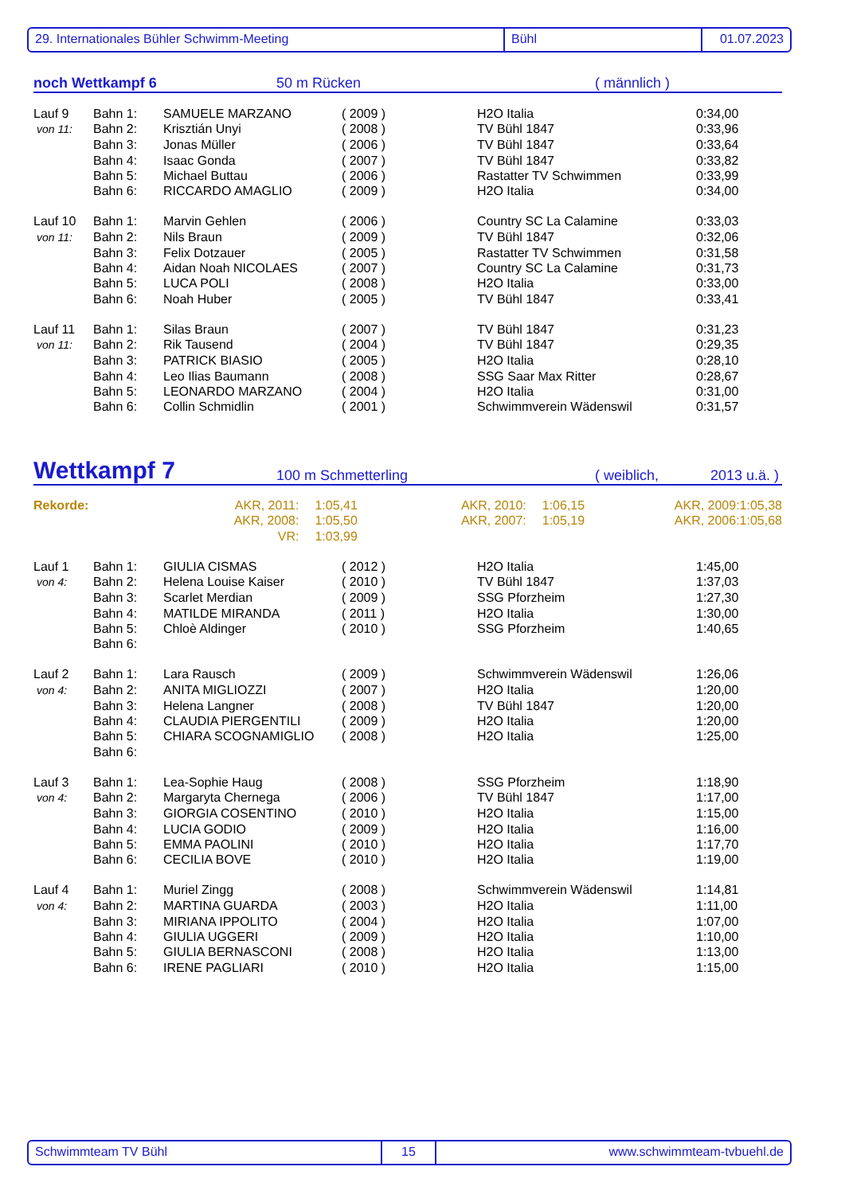29. Internationales Bühler Schwimm-Meeting Bühl 01.07.2023
noch Wettkampf 6 50 m Rücken ( männlich )
| Lauf 9 | Bahn 1: | SAMUELE MARZANO | ( 2009 ) | H2O Italia | 0:34,00 |
| von 11: | Bahn 2: | Krisztián Unyi | ( 2008 ) | TV Bühl 1847 | 0:33,96 |
| | Bahn 3: | Jonas Müller | ( 2006 ) | TV Bühl 1847 | 0:33,64 |
| | Bahn 4: | Isaac Gonda | ( 2007 ) | TV Bühl 1847 | 0:33,82 |
| | Bahn 5: | Michael Buttau | ( 2006 ) | Rastatter TV Schwimmen | 0:33,99 |
| | Bahn 6: | RICCARDO AMAGLIO | ( 2009 ) | H2O Italia | 0:34,00 |
| Lauf 10 | Bahn 1: | Marvin Gehlen | ( 2006 ) | Country SC La Calamine | 0:33,03 |
| von 11: | Bahn 2: | Nils Braun | ( 2009 ) | TV Bühl 1847 | 0:32,06 |
| | Bahn 3: | Felix Dotzauer | ( 2005 ) | Rastatter TV Schwimmen | 0:31,58 |
| | Bahn 4: | Aidan Noah NICOLAES | ( 2007 ) | Country SC La Calamine | 0:31,73 |
| | Bahn 5: | LUCA POLI | ( 2008 ) | H2O Italia | 0:33,00 |
| | Bahn 6: | Noah Huber | ( 2005 ) | TV Bühl 1847 | 0:33,41 |
| Lauf 11 | Bahn 1: | Silas Braun | ( 2007 ) | TV Bühl 1847 | 0:31,23 |
| von 11: | Bahn 2: | Rik Tausend | ( 2004 ) | TV Bühl 1847 | 0:29,35 |
| | Bahn 3: | PATRICK BIASIO | ( 2005 ) | H2O Italia | 0:28,10 |
| | Bahn 4: | Leo Ilias Baumann | ( 2008 ) | SSG Saar Max Ritter | 0:28,67 |
| | Bahn 5: | LEONARDO MARZANO | ( 2004 ) | H2O Italia | 0:31,00 |
| | Bahn 6: | Collin Schmidlin | ( 2001 ) | Schwimmverein Wädenswil | 0:31,57 |
Wettkampf 7 100 m Schmetterling ( weiblich, 2013 u.ä. )
| Rekorde: | AKR, 2011: | 1:05,41 | AKR, 2010: | 1:06,15 | AKR, 2009: | 1:05,38 |
| | AKR, 2008: | 1:05,50 | AKR, 2007: | 1:05,19 | AKR, 2006: | 1:05,68 |
| | VR: | 1:03,99 | | | | |
| Lauf 1 | Bahn 1: | GIULIA CISMAS | ( 2012 ) | H2O Italia | 1:45,00 |
| von 4: | Bahn 2: | Helena Louise Kaiser | ( 2010 ) | TV Bühl 1847 | 1:37,03 |
| | Bahn 3: | Scarlet Merdian | ( 2009 ) | SSG Pforzheim | 1:27,30 |
| | Bahn 4: | MATILDE MIRANDA | ( 2011 ) | H2O Italia | 1:30,00 |
| | Bahn 5: | Chloè Aldinger | ( 2010 ) | SSG Pforzheim | 1:40,65 |
| | Bahn 6: | | | | |
| Lauf 2 | Bahn 1: | Lara Rausch | ( 2009 ) | Schwimmverein Wädenswil | 1:26,06 |
| von 4: | Bahn 2: | ANITA MIGLIOZZI | ( 2007 ) | H2O Italia | 1:20,00 |
| | Bahn 3: | Helena Langner | ( 2008 ) | TV Bühl 1847 | 1:20,00 |
| | Bahn 4: | CLAUDIA PIERGENTILI | ( 2009 ) | H2O Italia | 1:20,00 |
| | Bahn 5: | CHIARA SCOGNAMIGLIO | ( 2008 ) | H2O Italia | 1:25,00 |
| | Bahn 6: | | | | |
| Lauf 3 | Bahn 1: | Lea-Sophie Haug | ( 2008 ) | SSG Pforzheim | 1:18,90 |
| von 4: | Bahn 2: | Margaryta Chernega | ( 2006 ) | TV Bühl 1847 | 1:17,00 |
| | Bahn 3: | GIORGIA COSENTINO | ( 2010 ) | H2O Italia | 1:15,00 |
| | Bahn 4: | LUCIA GODIO | ( 2009 ) | H2O Italia | 1:16,00 |
| | Bahn 5: | EMMA PAOLINI | ( 2010 ) | H2O Italia | 1:17,70 |
| | Bahn 6: | CECILIA BOVE | ( 2010 ) | H2O Italia | 1:19,00 |
| Lauf 4 | Bahn 1: | Muriel Zingg | ( 2008 ) | Schwimmverein Wädenswil | 1:14,81 |
| von 4: | Bahn 2: | MARTINA GUARDA | ( 2003 ) | H2O Italia | 1:11,00 |
| | Bahn 3: | MIRIANA IPPOLITO | ( 2004 ) | H2O Italia | 1:07,00 |
| | Bahn 4: | GIULIA UGGERI | ( 2009 ) | H2O Italia | 1:10,00 |
| | Bahn 5: | GIULIA BERNASCONI | ( 2008 ) | H2O Italia | 1:13,00 |
| | Bahn 6: | IRENE PAGLIARI | ( 2010 ) | H2O Italia | 1:15,00 |
Schwimmteam TV Bühl 15 www.schwimmteam-tvbuehl.de